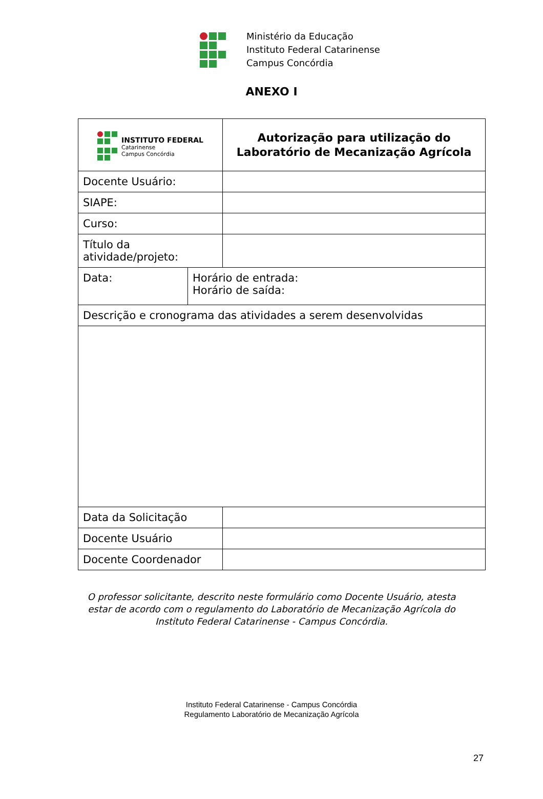Ministério da Educação
Instituto Federal Catarinense
Campus Concórdia
ANEXO I
| INSTITUTO FEDERAL Catarinense Campus Concórdia | | Autorização para utilização do Laboratório de Mecanização Agrícola |
| Docente Usuário: | | |
| SIAPE: | | |
| Curso: | | |
| Título da atividade/projeto: | | |
| Data: | Horário de entrada: Horário de saída: | |
| Descrição e cronograma das atividades a serem desenvolvidas | | |
| Data da Solicitação | | |
| Docente Usuário | | |
| Docente Coordenador | | |
O professor solicitante, descrito neste formulário como Docente Usuário, atesta estar de acordo com o regulamento do Laboratório de Mecanização Agrícola do Instituto Federal Catarinense - Campus Concórdia.
Instituto Federal Catarinense - Campus Concórdia
Regulamento Laboratório de Mecanização Agrícola
27